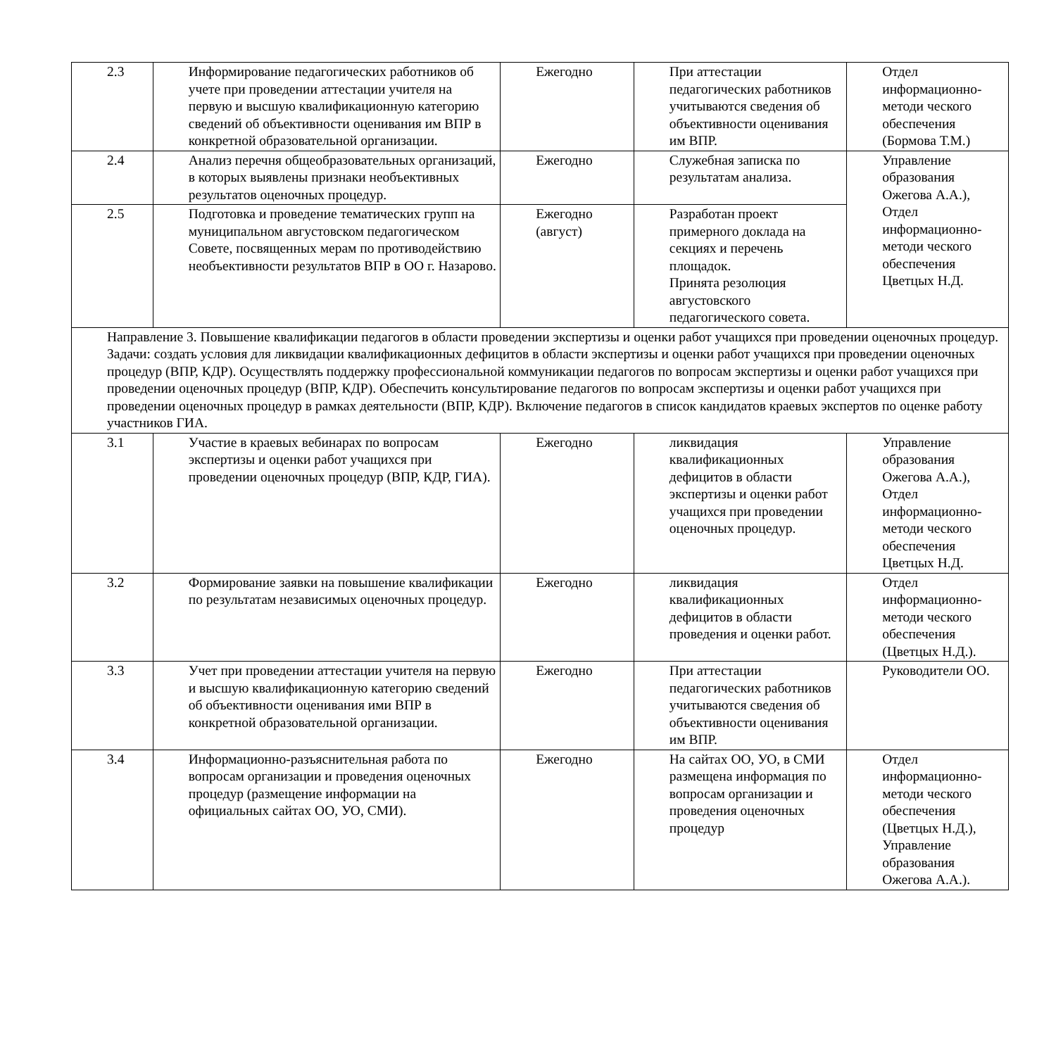| 2.3 | Информирование педагогических работников об учете при проведении аттестации учителя на первую и высшую квалификационную категорию сведений об объективности оценивания им ВПР в конкретной образовательной организации. | Ежегодно | При аттестации педагогических работников учитываются сведения об объективности оценивания им ВПР. | Отдел информационно-методи ческого обеспечения (Бормова Т.М.) |
| 2.4 | Анализ перечня общеобразовательных организаций, в которых выявлены признаки необъективных результатов оценочных процедур. | Ежегодно | Служебная записка по результатам анализа. | Управление образования Ожегова А.А.), Отдел информационно-методи ческого обеспечения Цветцых Н.Д. |
| 2.5 | Подготовка и проведение тематических групп на муниципальном августовском педагогическом Совете, посвященных мерам по противодействию необъективности результатов ВПР в ОО г. Назарово. | Ежегодно (август) | Разработан проект примерного доклада на секциях и перечень площадок. Принята резолюция августовского педагогического совета. | |
| Направление 3. Повышение квалификации педагогов в области проведении экспертизы и оценки работ учащихся при проведении оценочных процедур. Задачи: создать условия для ликвидации квалификационных дефицитов в области экспертизы и оценки работ учащихся при проведении оценочных процедур (ВПР, КДР). Осуществлять поддержку профессиональной коммуникации педагогов по вопросам экспертизы и оценки работ учащихся при проведении оценочных процедур (ВПР, КДР). Обеспечить консультирование педагогов по вопросам экспертизы и оценки работ учащихся при проведении оценочных процедур в рамках деятельности (ВПР, КДР). Включение педагогов в список кандидатов краевых экспертов по оценке работу участников ГИА. | | | | |
| 3.1 | Участие в краевых вебинарах по вопросам экспертизы и оценки работ учащихся при проведении оценочных процедур (ВПР, КДР, ГИА). | Ежегодно | ликвидация квалификационных дефицитов в области экспертизы и оценки работ учащихся при проведении оценочных процедур. | Управление образования Ожегова А.А.), Отдел информационно-методи ческого обеспечения Цветцых Н.Д. |
| 3.2 | Формирование заявки на повышение квалификации по результатам независимых оценочных процедур. | Ежегодно | ликвидация квалификационных дефицитов в области проведения и оценки работ. | Отдел информационно-методи ческого обеспечения (Цветцых Н.Д.). |
| 3.3 | Учет при проведении аттестации учителя на первую и высшую квалификационную категорию сведений об объективности оценивания ими ВПР в конкретной образовательной организации. | Ежегодно | При аттестации педагогических работников учитываются сведения об объективности оценивания им ВПР. | Руководители ОО. |
| 3.4 | Информационно-разъяснительная работа по вопросам организации и проведения оценочных процедур (размещение информации на официальных сайтах ОО, УО, СМИ). | Ежегодно | На сайтах ОО, УО, в СМИ размещена информация по вопросам организации и проведения оценочных процедур | Отдел информационно-методи ческого обеспечения (Цветцых Н.Д.), Управление образования Ожегова А.А.). |